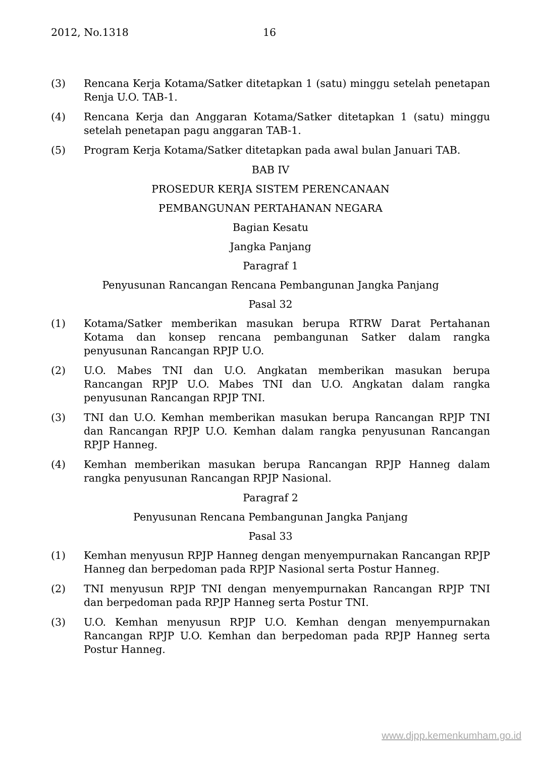2012, No.1318 16
(3) Rencana Kerja Kotama/Satker ditetapkan 1 (satu) minggu setelah penetapan Renja U.O. TAB-1.
(4) Rencana Kerja dan Anggaran Kotama/Satker ditetapkan 1 (satu) minggu setelah penetapan pagu anggaran TAB-1.
(5) Program Kerja Kotama/Satker ditetapkan pada awal bulan Januari TAB.
BAB IV
PROSEDUR KERJA SISTEM PERENCANAAN
PEMBANGUNAN PERTAHANAN NEGARA
Bagian Kesatu
Jangka Panjang
Paragraf 1
Penyusunan Rancangan Rencana Pembangunan Jangka Panjang
Pasal 32
(1) Kotama/Satker memberikan masukan berupa RTRW Darat Pertahanan Kotama dan konsep rencana pembangunan Satker dalam rangka penyusunan Rancangan RPJP U.O.
(2) U.O. Mabes TNI dan U.O. Angkatan memberikan masukan berupa Rancangan RPJP U.O. Mabes TNI dan U.O. Angkatan dalam rangka penyusunan Rancangan RPJP TNI.
(3) TNI dan U.O. Kemhan memberikan masukan berupa Rancangan RPJP TNI dan Rancangan RPJP U.O. Kemhan dalam rangka penyusunan Rancangan RPJP Hanneg.
(4) Kemhan memberikan masukan berupa Rancangan RPJP Hanneg dalam rangka penyusunan Rancangan RPJP Nasional.
Paragraf 2
Penyusunan Rencana Pembangunan Jangka Panjang
Pasal 33
(1) Kemhan menyusun RPJP Hanneg dengan menyempurnakan Rancangan RPJP Hanneg dan berpedoman pada RPJP Nasional serta Postur Hanneg.
(2) TNI menyusun RPJP TNI dengan menyempurnakan Rancangan RPJP TNI dan berpedoman pada RPJP Hanneg serta Postur TNI.
(3) U.O. Kemhan menyusun RPJP U.O. Kemhan dengan menyempurnakan Rancangan RPJP U.O. Kemhan dan berpedoman pada RPJP Hanneg serta Postur Hanneg.
www.djpp.kemenkumham.go.id